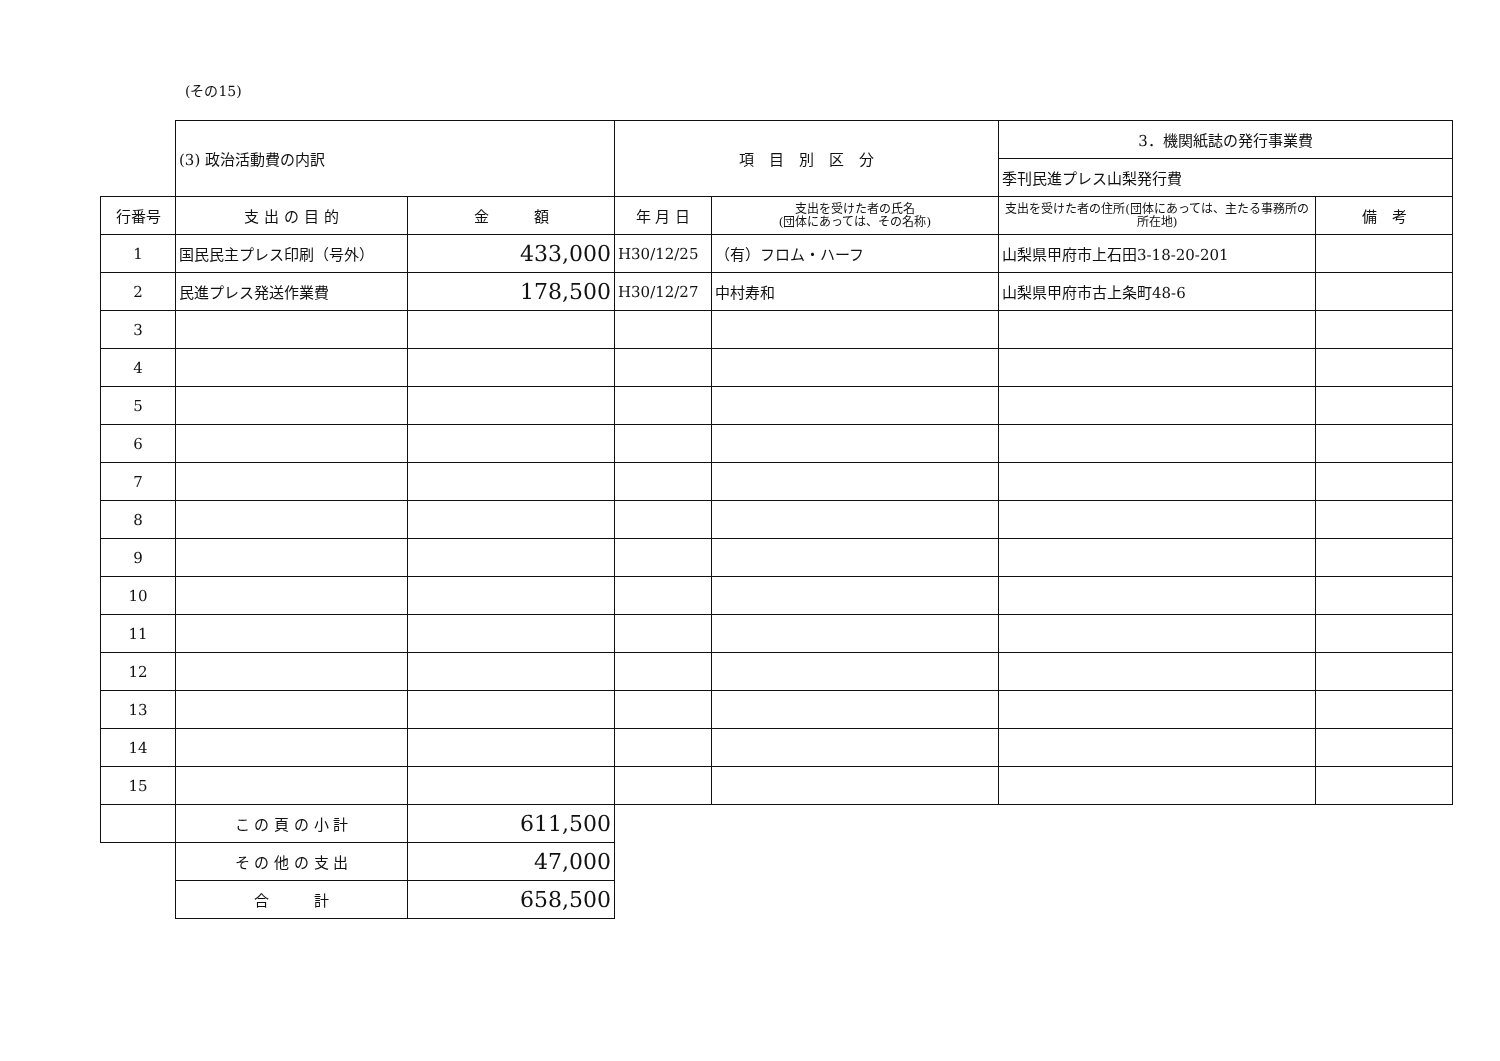(その15)
| | (3) 政治活動費の内訳 | | 項 目 別 区 分 | | 3．機関紙誌の発行事業費 | |
| | | | | | 季刊民進プレス山梨発行費 | |
| 行番号 | 支 出 の 目 的 | 金 額 | 年 月 日 | 支出を受けた者の氏名 (団体にあっては、その名称) | 支出を受けた者の住所(団体にあっては、主たる事務所の所在地) | 備 考 |
| 1 | 国民民主プレス印刷（号外） | 433,000 | H30/12/25 | （有）フロム・ハーフ | 山梨県甲府市上石田3-18-20-201 | |
| 2 | 民進プレス発送作業費 | 178,500 | H30/12/27 | 中村寿和 | 山梨県甲府市古上条町48-6 | |
| 3 | | | | | | |
| 4 | | | | | | |
| 5 | | | | | | |
| 6 | | | | | | |
| 7 | | | | | | |
| 8 | | | | | | |
| 9 | | | | | | |
| 10 | | | | | | |
| 11 | | | | | | |
| 12 | | | | | | |
| 13 | | | | | | |
| 14 | | | | | | |
| 15 | | | | | | |
| | こ の 頁 の 小 計 | 611,500 | | | | |
| | そ の 他 の 支 出 | 47,000 | | | | |
| | 合 計 | 658,500 | | | | |